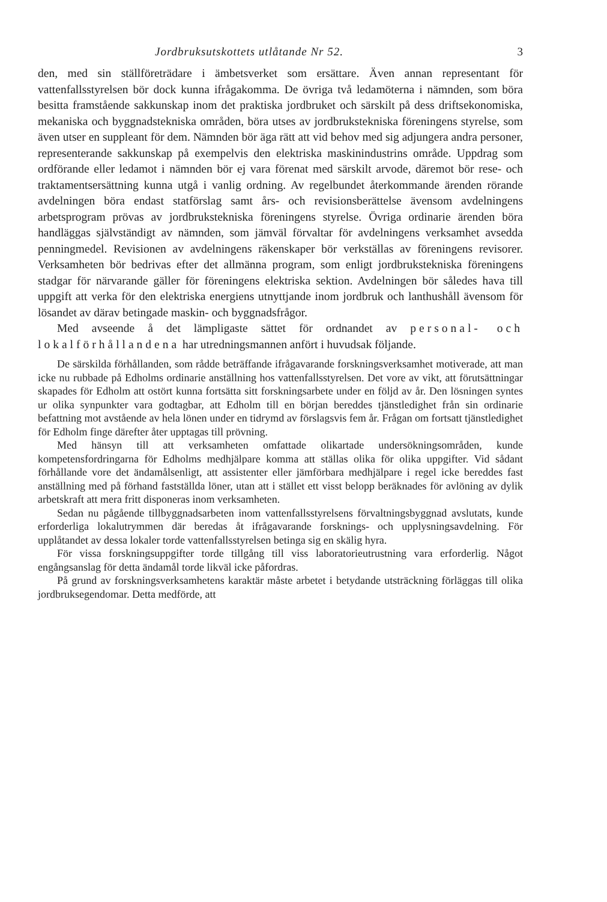Jordbruksutskottets utlåtande Nr 52. 3
den, med sin ställföreträdare i ämbetsverket som ersättare. Även annan representant för vattenfallsstyrelsen bör dock kunna ifrågakomma. De övriga två ledamöterna i nämnden, som böra besitta framstående sakkunskap inom det praktiska jordbruket och särskilt på dess driftsekonomiska, mekaniska och byggnadstekniska områden, böra utses av jordbrukstekniska föreningens styrelse, som även utser en suppleant för dem. Nämnden bör äga rätt att vid behov med sig adjungera andra personer, representerande sakkunskap på exempelvis den elektriska maskinindustrins område. Uppdrag som ordförande eller ledamot i nämnden bör ej vara förenat med särskilt arvode, däremot bör rese- och traktamentsersättning kunna utgå i vanlig ordning. Av regelbundet återkommande ärenden rörande avdelningen böra endast statförslag samt års- och revisionsberättelse ävensom avdelningens arbetsprogram prövas av jordbrukstekniska föreningens styrelse. Övriga ordinarie ärenden böra handläggas självständigt av nämnden, som jämväl förvaltar för avdelningens verksamhet avsedda penningmedel. Revisionen av avdelningens räkenskaper bör verkställas av föreningens revisorer. Verksamheten bör bedrivas efter det allmänna program, som enligt jordbrukstekniska föreningens stadgar för närvarande gäller för föreningens elektriska sektion. Avdelningen bör således hava till uppgift att verka för den elektriska energiens utnyttjande inom jordbruk och lanthushåll ävensom för lösandet av därav betingade maskin- och byggnadsfrågor.
Med avseende å det lämpligaste sättet för ordnandet av personal- och lokalförhållandena har utredningsmannen anfört i huvudsak följande.
De särskilda förhållanden, som rådde beträffande ifrågavarande forskningsverksamhet motiverade, att man icke nu rubbade på Edholms ordinarie anställning hos vattenfallsstyrelsen. Det vore av vikt, att förutsättningar skapades för Edholm att ostört kunna fortsätta sitt forskningsarbete under en följd av år. Den lösningen syntes ur olika synpunkter vara godtagbar, att Edholm till en början bereddes tjänstledighet från sin ordinarie befattning mot avstående av hela lönen under en tidrymd av förslagsvis fem år. Frågan om fortsatt tjänstledighet för Edholm finge därefter åter upptagas till prövning.
Med hänsyn till att verksamheten omfattade olikartade undersökningsområden, kunde kompetensfordringarna för Edholms medhjälpare komma att ställas olika för olika uppgifter. Vid sådant förhållande vore det ändamålsenligt, att assistenter eller jämförbara medhjälpare i regel icke bereddes fast anställning med på förhand fastställda löner, utan att i stället ett visst belopp beräknades för avlöning av dylik arbetskraft att mera fritt disponeras inom verksamheten.
Sedan nu pågående tillbyggnadsarbeten inom vattenfallsstyrelsens förvaltningsbyggnad avslutats, kunde erforderliga lokalutrymmen där beredas åt ifrågavarande forsknings- och upplysningsavdelning. För upplåtandet av dessa lokaler torde vattenfallsstyrelsen betinga sig en skälig hyra.
För vissa forskningsuppgifter torde tillgång till viss laboratorieutrustning vara erforderlig. Något engångsanslag för detta ändamål torde likväl icke påfordras.
På grund av forskningsverksamhetens karaktär måste arbetet i betydande utsträckning förläggas till olika jordbruksegendomar. Detta medförde, att